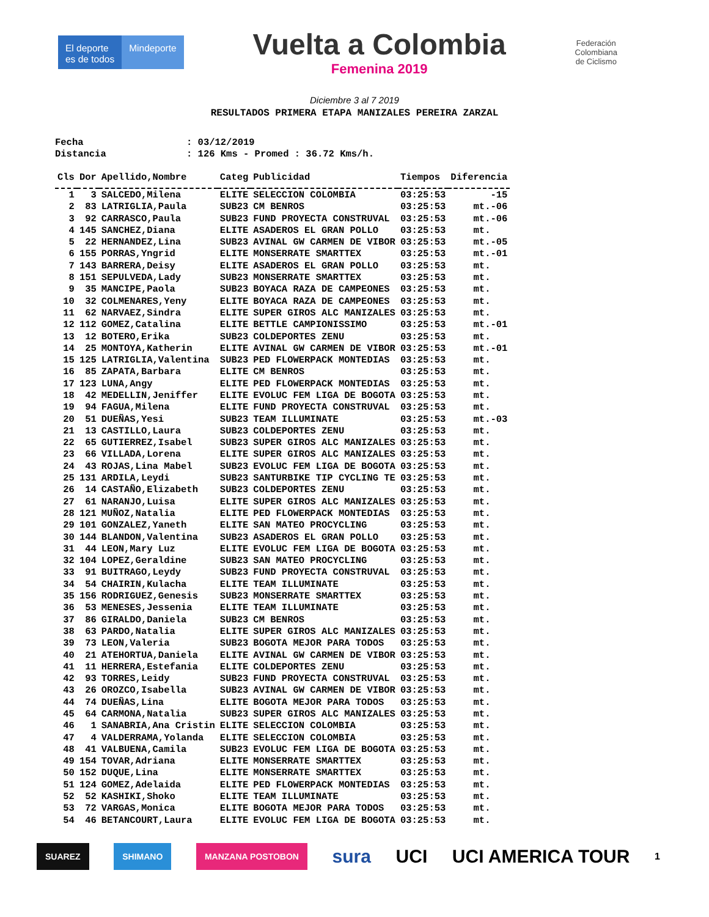El deporte
es de todos
Mindeporte
Vuelta a Colombia
Femenina 2019
Federación
Colombiana
de Ciclismo
Diciembre 3 al 7 2019
RESULTADOS PRIMERA ETAPA MANIZALES PEREIRA ZARZAL
Fecha: 03/12/2019
Distancia: 126 Kms - Promed : 36.72 Kms/h.
| Cls | Dor | Apellido,Nombre | Categ | Publicidad | Tiempos | Diferencia |
| --- | --- | --- | --- | --- | --- | --- |
| 1 | 3 | SALCEDO,Milena | ELITE | SELECCION COLOMBIA | 03:25:53 | -15 |
| 2 | 83 | LATRIGLIA,Paula | SUB23 | CM BENROS | 03:25:53 | mt.-06 |
| 3 | 92 | CARRASCO,Paula | SUB23 | FUND PROYECTA CONSTRUVAL | 03:25:53 | mt.-06 |
| 4 | 145 | SANCHEZ,Diana | ELITE | ASADEROS EL GRAN POLLO | 03:25:53 | mt. |
| 5 | 22 | HERNANDEZ,Lina | SUB23 | AVINAL GW CARMEN DE VIBOR | 03:25:53 | mt.-05 |
| 6 | 155 | PORRAS,Yngrid | ELITE | MONSERRATE SMARTTEX | 03:25:53 | mt.-01 |
| 7 | 143 | BARRERA,Deisy | ELITE | ASADEROS EL GRAN POLLO | 03:25:53 | mt. |
| 8 | 151 | SEPULVEDA,Lady | SUB23 | MONSERRATE SMARTTEX | 03:25:53 | mt. |
| 9 | 35 | MANCIPE,Paola | SUB23 | BOYACA RAZA DE CAMPEONES | 03:25:53 | mt. |
| 10 | 32 | COLMENARES,Yeny | ELITE | BOYACA RAZA DE CAMPEONES | 03:25:53 | mt. |
| 11 | 62 | NARVAEZ,Sindra | ELITE | SUPER GIROS ALC MANIZALES | 03:25:53 | mt. |
| 12 | 112 | GOMEZ,Catalina | ELITE | BETTLE CAMPIONISSIMO | 03:25:53 | mt.-01 |
| 13 | 12 | BOTERO,Erika | SUB23 | COLDEPORTES ZENU | 03:25:53 | mt. |
| 14 | 25 | MONTOYA,Katherin | ELITE | AVINAL GW CARMEN DE VIBOR | 03:25:53 | mt.-01 |
| 15 | 125 | LATRIGLIA,Valentina | SUB23 | PED FLOWERPACK MONTEDIAS | 03:25:53 | mt. |
| 16 | 85 | ZAPATA,Barbara | ELITE | CM BENROS | 03:25:53 | mt. |
| 17 | 123 | LUNA,Angy | ELITE | PED FLOWERPACK MONTEDIAS | 03:25:53 | mt. |
| 18 | 42 | MEDELLIN,Jeniffer | ELITE | EVOLUC FEM LIGA DE BOGOTA | 03:25:53 | mt. |
| 19 | 94 | FAGUA,Milena | ELITE | FUND PROYECTA CONSTRUVAL | 03:25:53 | mt. |
| 20 | 51 | DUEÑAS,Yesi | SUB23 | TEAM ILLUMINATE | 03:25:53 | mt.-03 |
| 21 | 13 | CASTILLO,Laura | SUB23 | COLDEPORTES ZENU | 03:25:53 | mt. |
| 22 | 65 | GUTIERREZ,Isabel | SUB23 | SUPER GIROS ALC MANIZALES | 03:25:53 | mt. |
| 23 | 66 | VILLADA,Lorena | ELITE | SUPER GIROS ALC MANIZALES | 03:25:53 | mt. |
| 24 | 43 | ROJAS,Lina Mabel | SUB23 | EVOLUC FEM LIGA DE BOGOTA | 03:25:53 | mt. |
| 25 | 131 | ARDILA,Leydi | SUB23 | SANTURBIKE TIP CYCLING TE | 03:25:53 | mt. |
| 26 | 14 | CASTAÑO,Elizabeth | SUB23 | COLDEPORTES ZENU | 03:25:53 | mt. |
| 27 | 61 | NARANJO,Luisa | ELITE | SUPER GIROS ALC MANIZALES | 03:25:53 | mt. |
| 28 | 121 | MUÑOZ,Natalia | ELITE | PED FLOWERPACK MONTEDIAS | 03:25:53 | mt. |
| 29 | 101 | GONZALEZ,Yaneth | ELITE | SAN MATEO PROCYCLING | 03:25:53 | mt. |
| 30 | 144 | BLANDON,Valentina | SUB23 | ASADEROS EL GRAN POLLO | 03:25:53 | mt. |
| 31 | 44 | LEON,Mary Luz | ELITE | EVOLUC FEM LIGA DE BOGOTA | 03:25:53 | mt. |
| 32 | 104 | LOPEZ,Geraldine | SUB23 | SAN MATEO PROCYCLING | 03:25:53 | mt. |
| 33 | 91 | BUITRAGO,Leydy | SUB23 | FUND PROYECTA CONSTRUVAL | 03:25:53 | mt. |
| 34 | 54 | CHAIRIN,Kulacha | ELITE | TEAM ILLUMINATE | 03:25:53 | mt. |
| 35 | 156 | RODRIGUEZ,Genesis | SUB23 | MONSERRATE SMARTTEX | 03:25:53 | mt. |
| 36 | 53 | MENESES,Jessenia | ELITE | TEAM ILLUMINATE | 03:25:53 | mt. |
| 37 | 86 | GIRALDO,Daniela | SUB23 | CM BENROS | 03:25:53 | mt. |
| 38 | 63 | PARDO,Natalia | ELITE | SUPER GIROS ALC MANIZALES | 03:25:53 | mt. |
| 39 | 73 | LEON,Valeria | SUB23 | BOGOTA MEJOR PARA TODOS | 03:25:53 | mt. |
| 40 | 21 | ATEHORTUA,Daniela | ELITE | AVINAL GW CARMEN DE VIBOR | 03:25:53 | mt. |
| 41 | 11 | HERRERA,Estefania | ELITE | COLDEPORTES ZENU | 03:25:53 | mt. |
| 42 | 93 | TORRES,Leidy | SUB23 | FUND PROYECTA CONSTRUVAL | 03:25:53 | mt. |
| 43 | 26 | OROZCO,Isabella | SUB23 | AVINAL GW CARMEN DE VIBOR | 03:25:53 | mt. |
| 44 | 74 | DUEÑAS,Lina | ELITE | BOGOTA MEJOR PARA TODOS | 03:25:53 | mt. |
| 45 | 64 | CARMONA,Natalia | SUB23 | SUPER GIROS ALC MANIZALES | 03:25:53 | mt. |
| 46 | 1 | SANABRIA,Ana Cristin | ELITE | SELECCION COLOMBIA | 03:25:53 | mt. |
| 47 | 4 | VALDERRAMA,Yolanda | ELITE | SELECCION COLOMBIA | 03:25:53 | mt. |
| 48 | 41 | VALBUENA,Camila | SUB23 | EVOLUC FEM LIGA DE BOGOTA | 03:25:53 | mt. |
| 49 | 154 | TOVAR,Adriana | ELITE | MONSERRATE SMARTTEX | 03:25:53 | mt. |
| 50 | 152 | DUQUE,Lina | ELITE | MONSERRATE SMARTTEX | 03:25:53 | mt. |
| 51 | 124 | GOMEZ,Adelaida | ELITE | PED FLOWERPACK MONTEDIAS | 03:25:53 | mt. |
| 52 | 52 | KASHIKI,Shoko | ELITE | TEAM ILLUMINATE | 03:25:53 | mt. |
| 53 | 72 | VARGAS,Monica | ELITE | BOGOTA MEJOR PARA TODOS | 03:25:53 | mt. |
| 54 | 46 | BETANCOURT,Laura | ELITE | EVOLUC FEM LIGA DE BOGOTA | 03:25:53 | mt. |
SUAREZ SHIMANO MANZANA POSTOBON
sura UCI UCI AMERICA TOUR
1